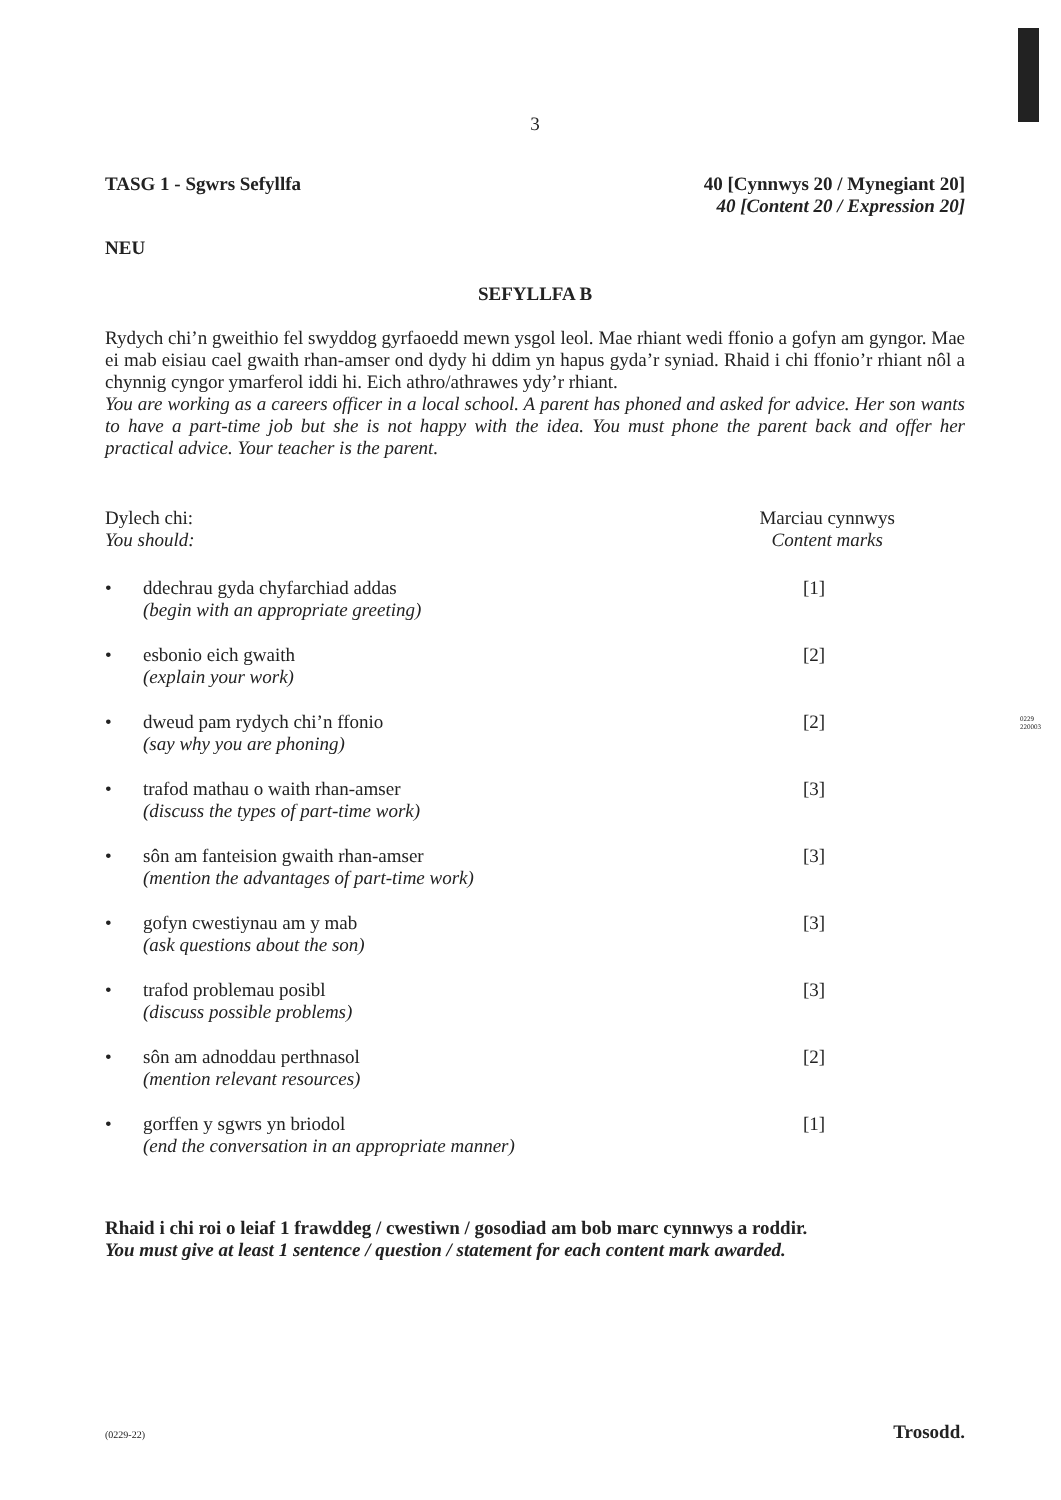0229
220003
3
TASG 1 - Sgwrs Sefyllfa 40 [Cynnwys 20 / Mynegiant 20]
40 [Content 20 / Expression 20]
NEU
SEFYLLFA B
Rydych chi’n gweithio fel swyddog gyrfaoedd mewn ysgol leol. Mae rhiant wedi ffonio a gofyn am gyngor. Mae ei mab eisiau cael gwaith rhan-amser ond dydy hi ddim yn hapus gyda’r syniad. Rhaid i chi ffonio’r rhiant nôl a chynnig cyngor ymarferol iddi hi. Eich athro/athrawes ydy’r rhiant.
You are working as a careers officer in a local school. A parent has phoned and asked for advice. Her son wants to have a part-time job but she is not happy with the idea. You must phone the parent back and offer her practical advice. Your teacher is the parent.
Dylech chi:
You should:
Marciau cynnwys
Content marks
• ddechrau gyda chyfarchiad addas
(begin with an appropriate greeting)
[1]
• esbonio eich gwaith
(explain your work)
[2]
• dweud pam rydych chi’n ffonio
(say why you are phoning)
[2]
• trafod mathau o waith rhan-amser
(discuss the types of part-time work)
[3]
• sôn am fanteision gwaith rhan-amser
(mention the advantages of part-time work)
[3]
• gofyn cwestiynau am y mab
(ask questions about the son)
[3]
• trafod problemau posibl
(discuss possible problems)
[3]
• sôn am adnoddau perthnasol
(mention relevant resources)
[2]
• gorffen y sgwrs yn briodol
(end the conversation in an appropriate manner)
[1]
Rhaid i chi roi o leiaf 1 frawddeg / cwestiwn / gosodiad am bob marc cynnwys a roddir.
You must give at least 1 sentence / question / statement for each content mark awarded.
(0229-22) Trosodd.